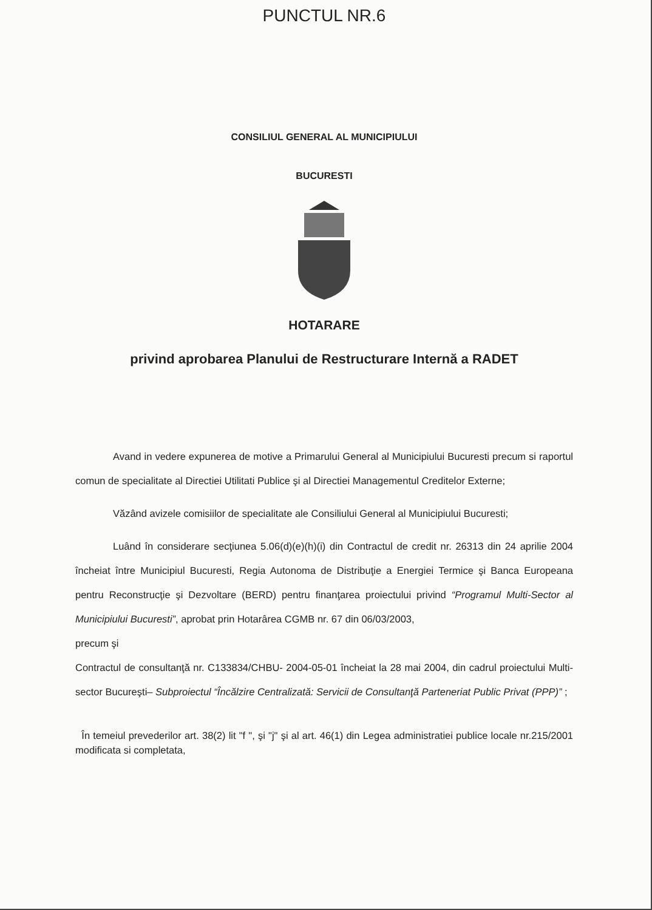PUNCTUL NR.6
CONSILIUL GENERAL AL MUNICIPIULUI
BUCURESTI
HOTARARE
privind aprobarea Planului de Restructurare Internă a RADET
Avand in vedere expunerea de motive a Primarului General al Municipiului Bucuresti precum si raportul comun de specialitate al Directiei Utilitati Publice şi al Directiei Managementul Creditelor Externe;
Văzând avizele comisiilor de specialitate ale Consiliului General al Municipiului Bucuresti;
Luând în considerare secţiunea 5.06(d)(e)(h)(i) din Contractul de credit nr. 26313 din 24 aprilie 2004 încheiat între Municipiul Bucuresti, Regia Autonoma de Distribuţie a Energiei Termice şi Banca Europeana pentru Reconstrucţie şi Dezvoltare (BERD) pentru finanţarea proiectului privind “Programul Multi-Sector al Municipiului Bucuresti”, aprobat prin Hotarârea CGMB nr. 67 din 06/03/2003,
precum şi
Contractul de consultanţă nr. C133834/CHBU- 2004-05-01 încheiat la 28 mai 2004, din cadrul proiectului Multi-sector Bucureşti– Subproiectul “Încălzire Centralizată: Servicii de Consultanţă Parteneriat Public Privat (PPP)” ;
În temeiul prevederilor art. 38(2) lit "f ", şi "j" şi al art. 46(1) din Legea administratiei publice locale nr.215/2001 modificata si completata,